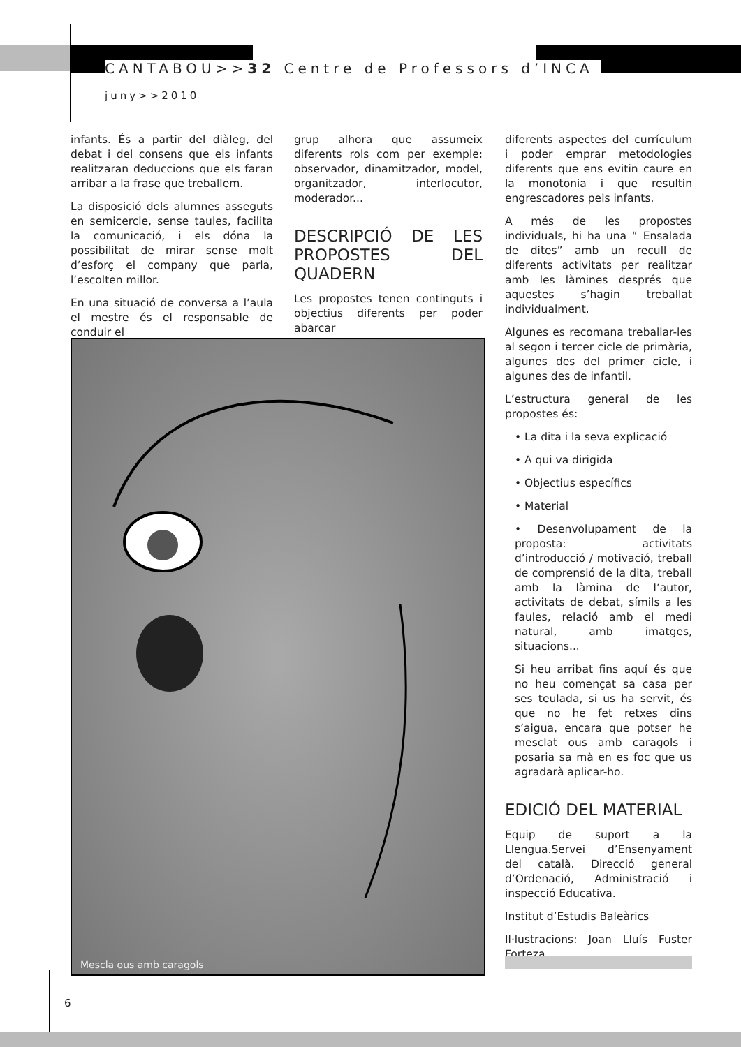CANTABOU>>32 Centre de Professors d’INCA
juny>>2010
infants. És a partir del diàleg, del debat i del consens que els infants realitzaran deduccions que els faran arribar a la frase que treballem.
La disposició dels alumnes asseguts en semicercle, sense taules, facilita la comunicació, i els dóna la possibilitat de mirar sense molt d’esforç el company que parla, l’escolten millor.
En una situació de conversa a l’aula el mestre és el responsable de conduir el
grup alhora que assumeix diferents rols com per exemple: observador, dinamitzador, model, organitzador, interlocutor, moderador...
DESCRIPCIÓ DE LES PROPOSTES DEL QUADERN
Les propostes tenen continguts i objectius diferents per poder abarcar
diferents aspectes del currículum i poder emprar metodologies diferents que ens evitin caure en la monotonia i que resultin engrescadores pels infants.
A més de les propostes individuals, hi ha una “ Ensalada de dites” amb un recull de diferents activitats per realitzar amb les làmines després que aquestes s’hagin treballat individualment.
Algunes es recomana treballar-les al segon i tercer cicle de primària, algunes des del primer cicle, i algunes des de infantil.
L’estructura general de les propostes és:
• La dita i la seva explicació
• A qui va dirigida
• Objectius específics
• Material
• Desenvolupament de la proposta: activitats d’introducció / motivació, treball de comprensió de la dita, treball amb la làmina de l’autor, activitats de debat, símils a les faules, relació amb el medi natural, amb imatges, situacions...
Si heu arribat fins aquí és que no heu començat sa casa per ses teulada, si us ha servit, és que no he fet retxes dins s’aigua, encara que potser he mesclat ous amb caragols i posaria sa mà en es foc que us agradarà aplicar-ho.
EDICIÓ DEL MATERIAL
Equip de suport a la Llengua.Servei d’Ensenyament del català. Direcció general d’Ordenació, Administració i inspecció Educativa.
Institut d’Estudis Baleàrics
Il·lustracions: Joan Lluís Fuster Forteza.
Mescla ous amb caragols
6